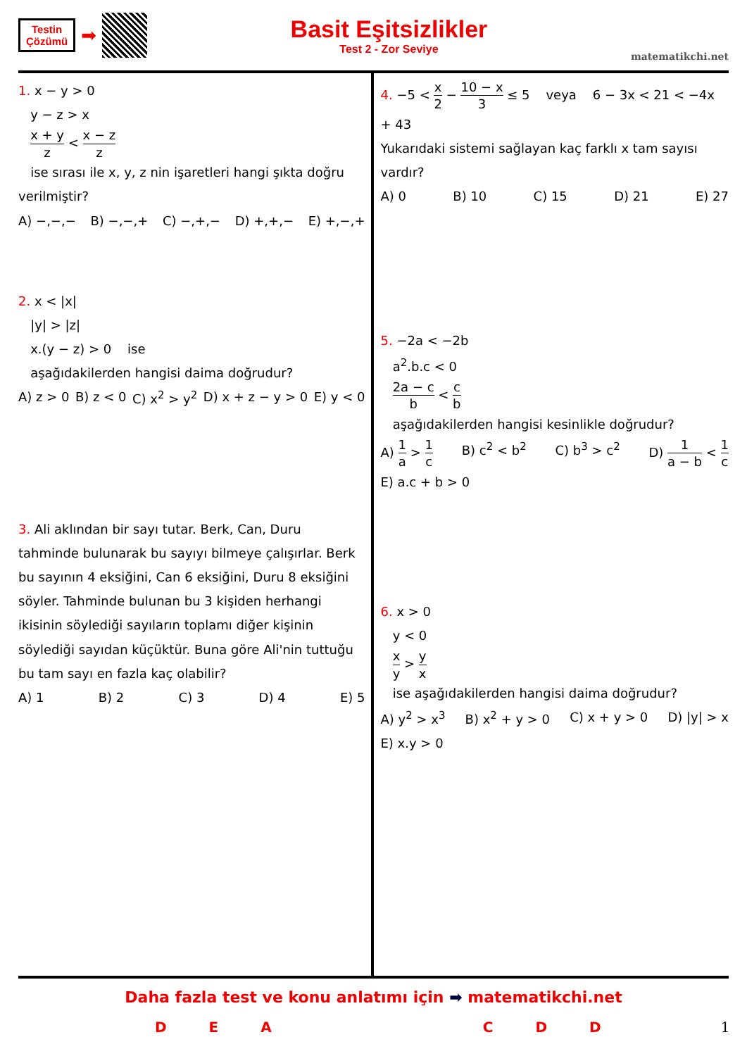Testin
Çözümü
➡
Basit Eşitsizlikler
Test 2 - Zor Seviye
matematikchi.net
1. x − y > 0
y − z > x
x + y z < x − z z
ise sırası ile x, y, z nin işaretleri hangi şıkta doğru verilmiştir?
A) −,−,− B) −,−,+ C) −,+,− D) +,+,− E) +,−,+
2. x < |x|
|y| > |z|
x.(y − z) > 0 ise
aşağıdakilerden hangisi daima doğrudur?
A) z > 0 B) z < 0 C) x<sup>2</sup> > y<sup>2</sup> D) x + z − y > 0 E) y < 0
3. Ali aklından bir sayı tutar. Berk, Can, Duru tahminde bulunarak bu sayıyı bilmeye çalışırlar. Berk bu sayının 4 eksiğini, Can 6 eksiğini, Duru 8 eksiğini söyler. Tahminde bulunan bu 3 kişiden herhangi ikisinin söylediği sayıların toplamı diğer kişinin söylediği sayıdan küçüktür. Buna göre Ali'nin tuttuğu bu tam sayı en fazla kaç olabilir?
A) 1 B) 2 C) 3 D) 4 E) 5
4. −5 < x 2 − 10 − x 3 ≤ 5 veya 6 − 3x < 21 < −4x + 43
Yukarıdaki sistemi sağlayan kaç farklı x tam sayısı vardır?
A) 0 B) 10 C) 15 D) 21 E) 27
5. −2a < −2b
a<sup>2</sup>.b.c < 0
2a − c b < c b
aşağıdakilerden hangisi kesinlikle doğrudur?
A) 1 a > 1 c B) c<sup>2</sup> < b<sup>2</sup> C) b<sup>3</sup> > c<sup>2</sup> D) 1 a − b < 1 c E) a.c + b > 0
6. x > 0
y < 0
x y > y x
ise aşağıdakilerden hangisi daima doğrudur?
A) y<sup>2</sup> > x<sup>3</sup> B) x<sup>2</sup> + y > 0 C) x + y > 0 D) |y| > x E) x.y > 0
Daha fazla test ve konu anlatımı için ➡ matematikchi.net
DEACDD 1